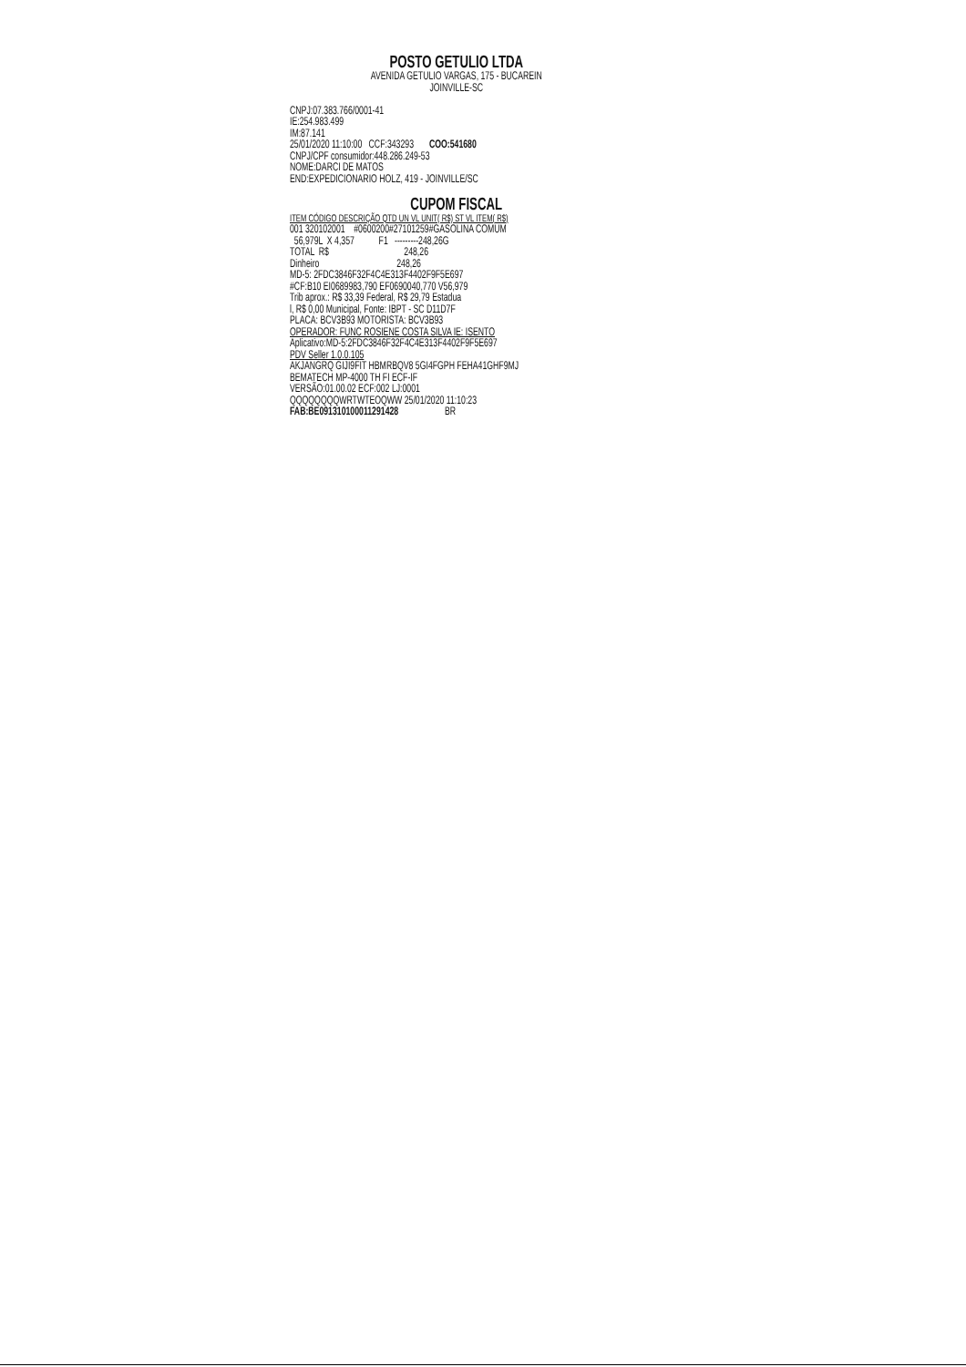POSTO GETULIO LTDA
AVENIDA GETULIO VARGAS, 175 - BUCAREIN
JOINVILLE-SC
CNPJ:07.383.766/0001-41
IE:254.983.499
IM:87.141
25/01/2020 11:10:00 CCF:343293 COO:541680
CNPJ/CPF consumidor:448.286.249-53
NOME:DARCI DE MATOS
END:EXPEDICIONARIO HOLZ, 419 - JOINVILLE/SC
CUPOM FISCAL
ITEM CÓDIGO DESCRIÇÃO QTD UN VL UNIT( R$) ST VL ITEM( R$)
001 320102001 #0600200#27101259#GASOLINA COMUM
56,979L X 4,357 F1 ---------248,26G
TOTAL R$ 248,26
Dinheiro 248,26
MD-5: 2FDC3846F32F4C4E313F4402F9F5E697
#CF:B10 EI0689983,790 EF0690040,770 V56,979
Trib aprox.: R$ 33,39 Federal, R$ 29,79 Estadua
l, R$ 0,00 Municipal, Fonte: IBPT - SC D11D7F
PLACA: BCV3B93 MOTORISTA: BCV3B93
OPERADOR: FUNC ROSIENE COSTA SILVA IE: ISENTO
Aplicativo:MD-5:2FDC3846F32F4C4E313F4402F9F5E697
PDV Seller 1.0.0.105
AKJANGRQ GIJI9FIT HBMRBQV8 5GI4FGPH FEHA41GHF9MJ
BEMATECH MP-4000 TH FI ECF-IF
VERSÃO:01.00.02 ECF:002 LJ:0001
QQQQQQQQWRTWTEOQWW 25/01/2020 11:10:23
FAB:BE091310100011291428 BR